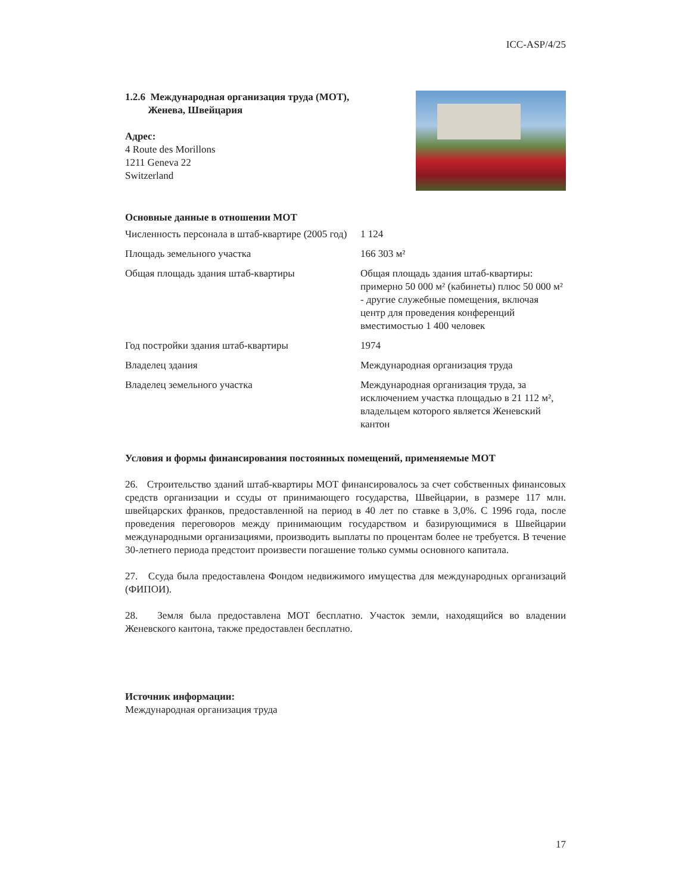ICC-ASP/4/25
1.2.6 Международная организация труда (МОТ),
Женева, Швейцария
Адрес:
4 Route des Morillons
1211 Geneva 22
Switzerland
Основные данные в отношении МОТ
| Численность персонала в штаб-квартире (2005 год) | 1 124 |
| Площадь земельного участка | 166 303 м² |
| Общая площадь здания штаб-квартиры | Общая площадь здания штаб-квартиры: примерно 50 000 м² (кабинеты) плюс 50 000 м² - другие служебные помещения, включая центр для проведения конференций вместимостью 1 400 человек |
| Год постройки здания штаб-квартиры | 1974 |
| Владелец здания | Международная организация труда |
| Владелец земельного участка | Международная организация труда, за исключением участка площадью в 21 112 м², владельцем которого является Женевский кантон |
Условия и формы финансирования постоянных помещений, применяемые МОТ
26. Строительство зданий штаб-квартиры МОТ финансировалось за счет собственных финансовых средств организации и ссуды от принимающего государства, Швейцарии, в размере 117 млн. швейцарских франков, предоставленной на период в 40 лет по ставке в 3,0%. С 1996 года, после проведения переговоров между принимающим государством и базирующимися в Швейцарии международными организациями, производить выплаты по процентам более не требуется. В течение 30-летнего периода предстоит произвести погашение только суммы основного капитала.
27. Ссуда была предоставлена Фондом недвижимого имущества для международных организаций (ФИПОИ).
28. Земля была предоставлена МОТ бесплатно. Участок земли, находящийся во владении Женевского кантона, также предоставлен бесплатно.
Источник информации:
Международная организация труда
17